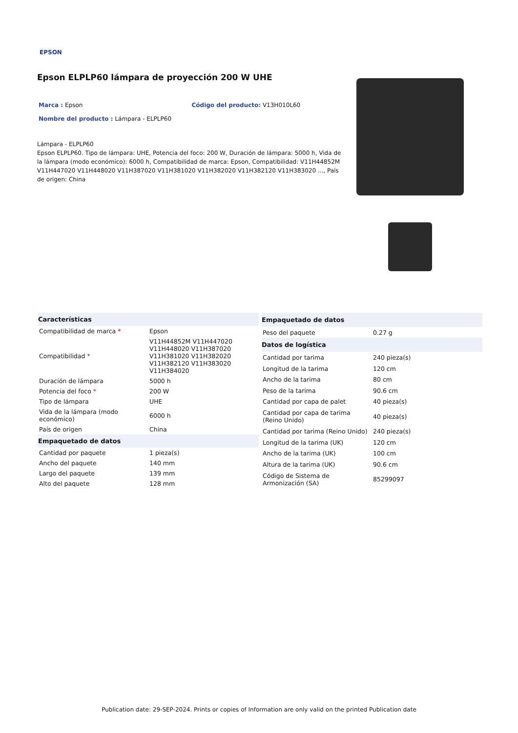EPSON
Epson ELPLP60 lámpara de proyección 200 W UHE
Marca : Epson Código del producto: V13H010L60
Nombre del producto : Lámpara - ELPLP60
Lámpara - ELPLP60
Epson ELPLP60. Tipo de lámpara: UHE, Potencia del foco: 200 W, Duración de lámpara: 5000 h, Vida de la lámpara (modo económico): 6000 h, Compatibilidad de marca: Epson, Compatibilidad: V11H44852M V11H447020 V11H448020 V11H387020 V11H381020 V11H382020 V11H382120 V11H383020 ..., País de origen: China
| Características | |
| --- | --- |
| Compatibilidad de marca * | Epson |
| Compatibilidad * | V11H44852M V11H447020 V11H448020 V11H387020 V11H381020 V11H382020 V11H382120 V11H383020 V11H384020 |
| Duración de lámpara | 5000 h |
| Potencia del foco * | 200 W |
| Tipo de lámpara | UHE |
| Vida de la lámpara (modo económico) | 6000 h |
| País de origen | China |
| Empaquetado de datos | |
| Cantidad por paquete | 1 pieza(s) |
| Ancho del paquete | 140 mm |
| Largo del paquete | 139 mm |
| Alto del paquete | 128 mm |
| Empaquetado de datos | |
| --- | --- |
| Peso del paquete | 0.27 g |
| Datos de logística | |
| Cantidad por tarima | 240 pieza(s) |
| Longitud de la tarima | 120 cm |
| Ancho de la tarima | 80 cm |
| Peso de la tarima | 90.6 cm |
| Cantidad por capa de palet | 40 pieza(s) |
| Cantidad por capa de tarima (Reino Unido) | 40 pieza(s) |
| Cantidad por tarima (Reino Unido) | 240 pieza(s) |
| Longitud de la tarima (UK) | 120 cm |
| Ancho de la tarima (UK) | 100 cm |
| Altura de la tarima (UK) | 90.6 cm |
| Código de Sistema de Armonización (SA) | 85299097 |
Publication date: 29-SEP-2024. Prints or copies of Information are only valid on the printed Publication date